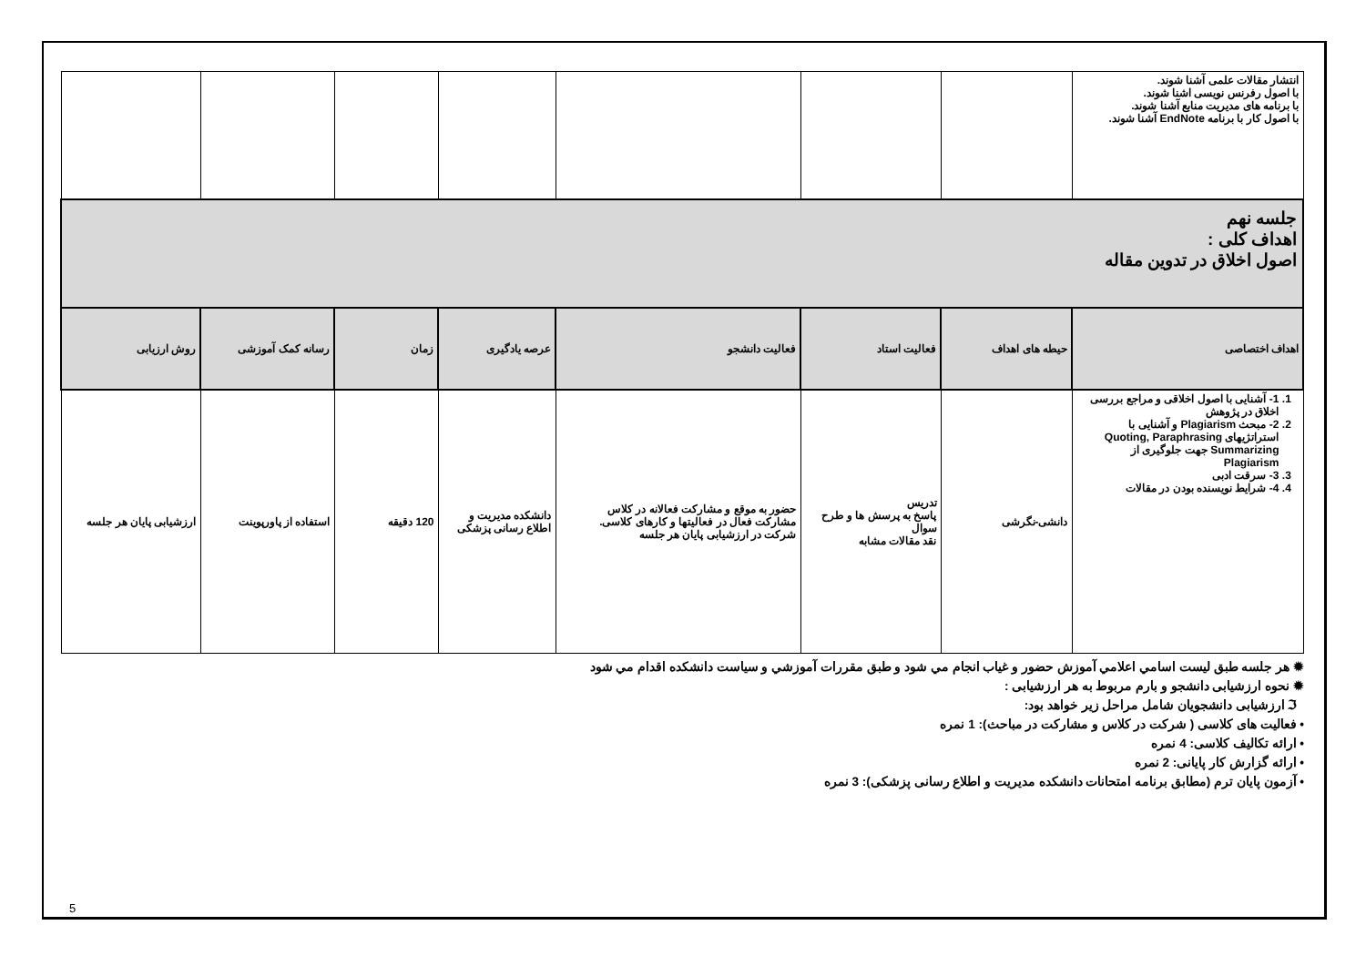| انتشار مقالات علمی آشنا شوند. با اصول رفرنس نویسی اشنا شوند. با برنامه های مدیریت منابع آشنا شوند. با اصول کار با برنامه EndNote آشنا شوند. | | | | | | | |
| جلسه نهم اهداف کلی : اصول اخلاق در تدوین مقاله | | | | | | | |
| اهداف اختصاصی | حیطه های اهداف | فعالیت استاد | فعالیت دانشجو | عرصه یادگیری | زمان | رسانه کمک آموزشی | روش ارزیابی |
| 1. 1- آشنایی با اصول اخلاقی و مراجع بررسی اخلاق در پژوهش 2. 2- مبحث Plagiarism و آشنایی با استراتژیهای Quoting, Paraphrasing Summarizing جهت جلوگیری از Plagiarism 3. 3- سرقت ادبی 4. 4- شرایط نویسنده بودن در مقالات | دانشی-نگرشی | تدریس پاسخ به پرسش ها و طرح سوال نقد مقالات مشابه | حضور به موقع و مشارکت فعالانه در کلاس مشارکت فعال در فعالیتها و کارهای کلاسی. شرکت در ارزشیابی پایان هر جلسه | دانشکده مدیریت و اطلاع رسانی پزشکی | 120 دقیقه | استفاده از پاورپوینت | ارزشیابی پایان هر جلسه |
✹ هر جلسه طبق لیست اسامي اعلامي آموزش حضور و غیاب انجام مي شود و طبق مقررات آموزشي و سیاست دانشکده اقدام مي شود
✹ نحوه ارزشیابی دانشجو و بارم مربوط به هر ارزشیابی :
ℑ ارزشیابی دانشجویان شامل مراحل زیر خواهد بود:
• فعالیت های کلاسی ( شرکت در کلاس و مشارکت در مباحث): 1 نمره
• ارائه تکالیف کلاسی: 4 نمره
• ارائه گزارش کار پایانی: 2 نمره
• آزمون پایان ترم (مطابق برنامه امتحانات دانشکده مدیریت و اطلاع رسانی پزشکی): 3 نمره
5